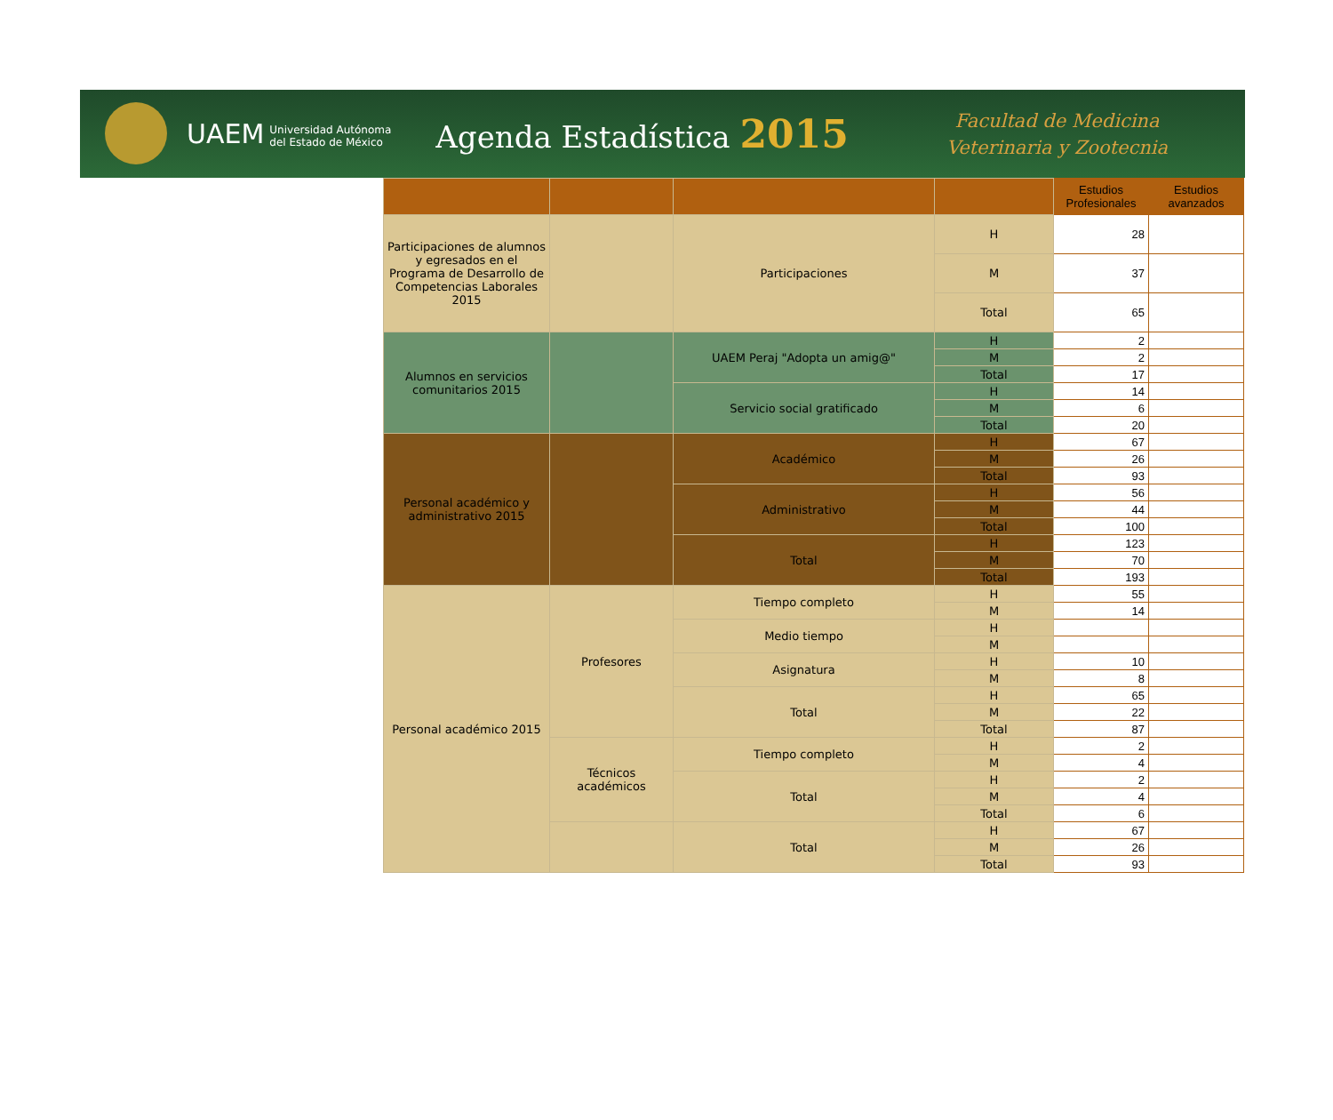UAEM Universidad Autónoma
del Estado de México
Agenda Estadística 2015
Facultad de Medicina
Veterinaria y Zootecnia
| | | | | Estudios Profesionales | Estudios avanzados |
| --- | --- | --- | --- | --- | --- |
| Participaciones de alumnos y egresados en el Programa de Desarrollo de Competencias Laborales 2015 | | Participaciones | H | 28 | |
| | | | M | 37 | |
| | | | Total | 65 | |
| Alumnos en servicios comunitarios 2015 | | UAEM Peraj "Adopta un amig@" | H | 2 | |
| | | | M | 2 | |
| | | | Total | 17 | |
| | | Servicio social gratificado | H | 14 | |
| | | | M | 6 | |
| | | | Total | 20 | |
| Personal académico y administrativo 2015 | | Académico | H | 67 | |
| | | | M | 26 | |
| | | | Total | 93 | |
| | | Administrativo | H | 56 | |
| | | | M | 44 | |
| | | | Total | 100 | |
| | | Total | H | 123 | |
| | | | M | 70 | |
| | | | Total | 193 | |
| Personal académico 2015 | Profesores | Tiempo completo | H | 55 | |
| | | | M | 14 | |
| | | Medio tiempo | H | | |
| | | | M | | |
| | | Asignatura | H | 10 | |
| | | | M | 8 | |
| | | Total | H | 65 | |
| | | | M | 22 | |
| | | | Total | 87 | |
| | Técnicos académicos | Tiempo completo | H | 2 | |
| | | | M | 4 | |
| | | Total | H | 2 | |
| | | | M | 4 | |
| | | | Total | 6 | |
| | | Total | H | 67 | |
| | | | M | 26 | |
| | | | Total | 93 | |